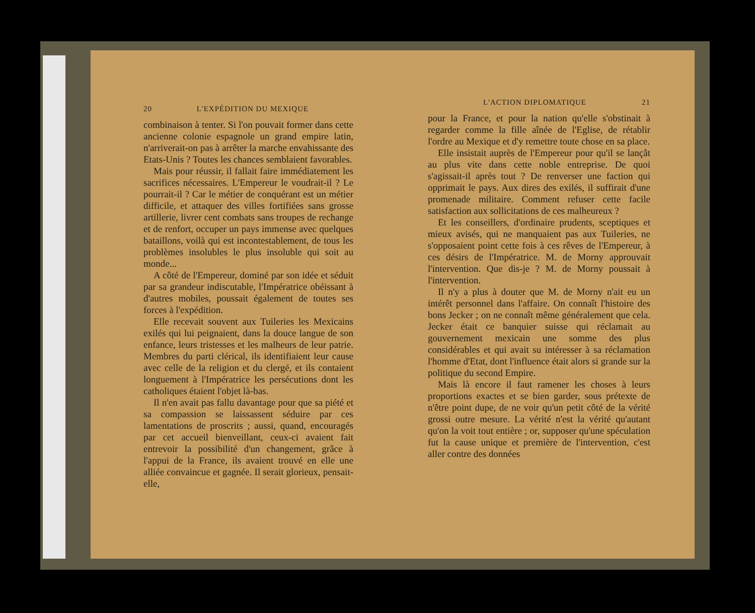20 L'EXPÉDITION DU MEXIQUE
combinaison à tenter. Si l'on pouvait former dans cette ancienne colonie espagnole un grand empire latin, n'arriverait-on pas à arrêter la marche envahissante des Etats-Unis ? Toutes les chances semblaient favorables.
Mais pour réussir, il fallait faire immédiatement les sacrifices nécessaires. L'Empereur le voudrait-il ? Le pourrait-il ? Car le métier de conquérant est un métier difficile, et attaquer des villes fortifiées sans grosse artillerie, livrer cent combats sans troupes de rechange et de renfort, occuper un pays immense avec quelques bataillons, voilà qui est incontestablement, de tous les problèmes insolubles le plus insoluble qui soit au monde...
A côté de l'Empereur, dominé par son idée et séduit par sa grandeur indiscutable, l'Impératrice obéissant à d'autres mobiles, poussait également de toutes ses forces à l'expédition.
Elle recevait souvent aux Tuileries les Mexicains exilés qui lui peignaient, dans la douce langue de son enfance, leurs tristesses et les malheurs de leur patrie. Membres du parti clérical, ils identifiaient leur cause avec celle de la religion et du clergé, et ils contaient longuement à l'Impératrice les persécutions dont les catholiques étaient l'objet là-bas.
Il n'en avait pas fallu davantage pour que sa piété et sa compassion se laissassent séduire par ces lamentations de proscrits ; aussi, quand, encouragés par cet accueil bienveillant, ceux-ci avaient fait entrevoir la possibilité d'un changement, grâce à l'appui de la France, ils avaient trouvé en elle une alliée convaincue et gagnée. Il serait glorieux, pensait-elle,
L'ACTION DIPLOMATIQUE 21
pour la France, et pour la nation qu'elle s'obstinait à regarder comme la fille aînée de l'Eglise, de rétablir l'ordre au Mexique et d'y remettre toute chose en sa place.
Elle insistait auprès de l'Empereur pour qu'il se lançât au plus vite dans cette noble entreprise. De quoi s'agissait-il après tout ? De renverser une faction qui opprimait le pays. Aux dires des exilés, il suffirait d'une promenade militaire. Comment refuser cette facile satisfaction aux sollicitations de ces malheureux ?
Et les conseillers, d'ordinaire prudents, sceptiques et mieux avisés, qui ne manquaient pas aux Tuileries, ne s'opposaient point cette fois à ces rêves de l'Empereur, à ces désirs de l'Impératrice. M. de Morny approuvait l'intervention. Que dis-je ? M. de Morny poussait à l'intervention.
Il n'y a plus à douter que M. de Morny n'ait eu un intérêt personnel dans l'affaire. On connaît l'histoire des bons Jecker ; on ne connaît même généralement que cela. Jecker était ce banquier suisse qui réclamait au gouvernement mexicain une somme des plus considérables et qui avait su intéresser à sa réclamation l'homme d'Etat, dont l'influence était alors si grande sur la politique du second Empire.
Mais là encore il faut ramener les choses à leurs proportions exactes et se bien garder, sous prétexte de n'être point dupe, de ne voir qu'un petit côté de la vérité grossi outre mesure. La vérité n'est la vérité qu'autant qu'on la voit tout entière ; or, supposer qu'une spéculation fut la cause unique et première de l'intervention, c'est aller contre des données